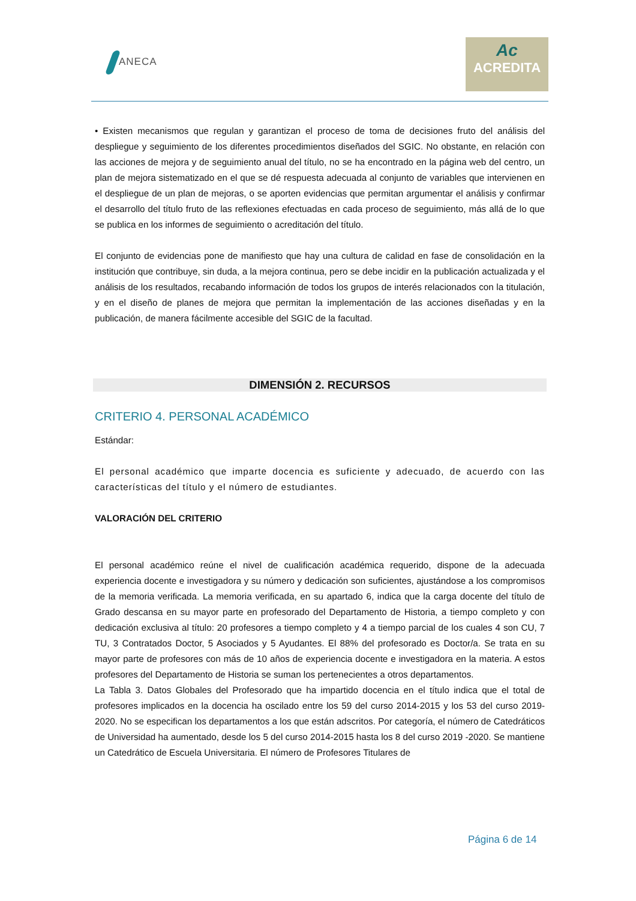ANECA
Ac
ACREDITA
• Existen mecanismos que regulan y garantizan el proceso de toma de decisiones fruto del análisis del despliegue y seguimiento de los diferentes procedimientos diseñados del SGIC. No obstante, en relación con las acciones de mejora y de seguimiento anual del título, no se ha encontrado en la página web del centro, un plan de mejora sistematizado en el que se dé respuesta adecuada al conjunto de variables que intervienen en el despliegue de un plan de mejoras, o se aporten evidencias que permitan argumentar el análisis y confirmar el desarrollo del título fruto de las reflexiones efectuadas en cada proceso de seguimiento, más allá de lo que se publica en los informes de seguimiento o acreditación del título.
El conjunto de evidencias pone de manifiesto que hay una cultura de calidad en fase de consolidación en la institución que contribuye, sin duda, a la mejora continua, pero se debe incidir en la publicación actualizada y el análisis de los resultados, recabando información de todos los grupos de interés relacionados con la titulación, y en el diseño de planes de mejora que permitan la implementación de las acciones diseñadas y en la publicación, de manera fácilmente accesible del SGIC de la facultad.
DIMENSIÓN 2. RECURSOS
CRITERIO 4. PERSONAL ACADÉMICO
Estándar:
El personal académico que imparte docencia es suficiente y adecuado, de acuerdo con las características del título y el número de estudiantes.
VALORACIÓN DEL CRITERIO
El personal académico reúne el nivel de cualificación académica requerido, dispone de la adecuada experiencia docente e investigadora y su número y dedicación son suficientes, ajustándose a los compromisos de la memoria verificada. La memoria verificada, en su apartado 6, indica que la carga docente del título de Grado descansa en su mayor parte en profesorado del Departamento de Historia, a tiempo completo y con dedicación exclusiva al título: 20 profesores a tiempo completo y 4 a tiempo parcial de los cuales 4 son CU, 7 TU, 3 Contratados Doctor, 5 Asociados y 5 Ayudantes. El 88% del profesorado es Doctor/a. Se trata en su mayor parte de profesores con más de 10 años de experiencia docente e investigadora en la materia. A estos profesores del Departamento de Historia se suman los pertenecientes a otros departamentos.
La Tabla 3. Datos Globales del Profesorado que ha impartido docencia en el título indica que el total de profesores implicados en la docencia ha oscilado entre los 59 del curso 2014-2015 y los 53 del curso 2019-2020. No se especifican los departamentos a los que están adscritos. Por categoría, el número de Catedráticos de Universidad ha aumentado, desde los 5 del curso 2014-2015 hasta los 8 del curso 2019 -2020. Se mantiene un Catedrático de Escuela Universitaria. El número de Profesores Titulares de
Página 6 de 14